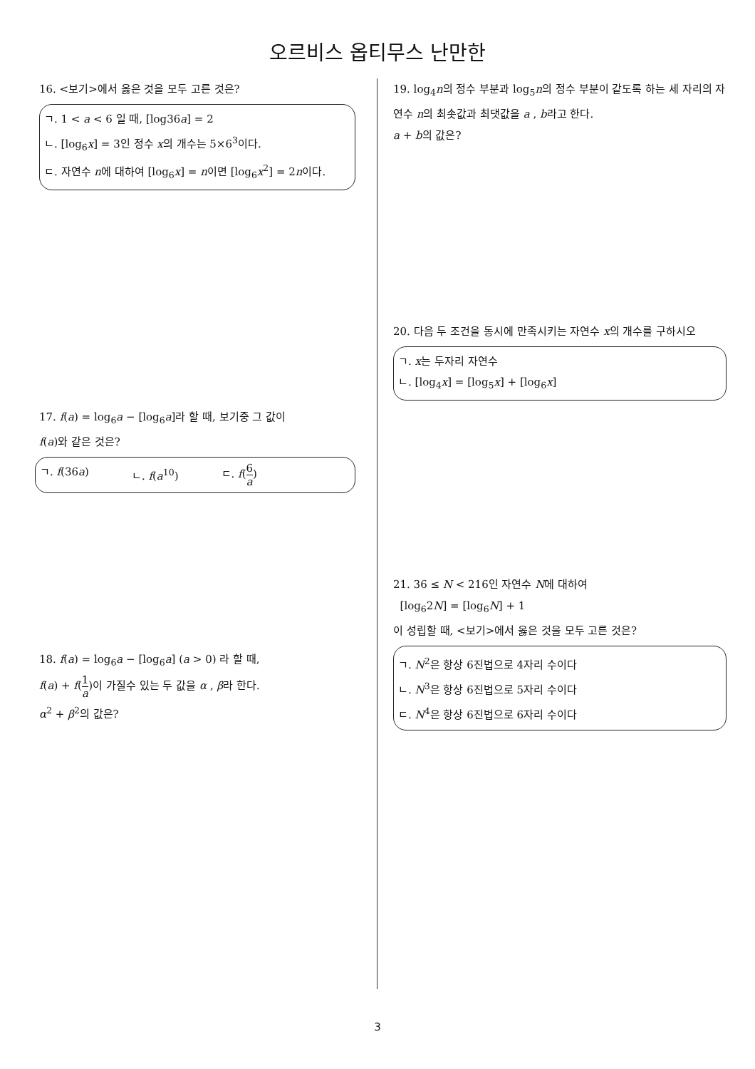오르비스 옵티무스 난만한
16. <보기>에서 옳은 것을 모두 고른 것은?
ㄱ. 1 < a < 6 일 때, [log36a] = 2
ㄴ. [log<sub>6</sub>x] = 3인 정수 x의 개수는 5×6<sup>3</sup>이다.
ㄷ. 자연수 n에 대하여 [log<sub>6</sub>x] = n이면 [log<sub>6</sub>x<sup>2</sup>] = 2n이다.
17. f(a) = log<sub>6</sub>a − [log<sub>6</sub>a]라 할 때, 보기중 그 값이
f(a)와 같은 것은?
ㄱ. f(36a) ㄴ. f(a<sup>10</sup>) ㄷ. f(6 a)
18. f(a) = log<sub>6</sub>a − [log<sub>6</sub>a] (a > 0) 라 할 때,
f(a) + f(1 a)이 가질수 있는 두 값을 α , β라 한다.
α<sup>2</sup> + β<sup>2</sup>의 값은?
19. log<sub>4</sub>n의 정수 부분과 log<sub>5</sub>n의 정수 부분이 같도록 하는 세 자리의 자연수 n의 최솟값과 최댓값을 a , b라고 한다.
a + b의 값은?
20. 다음 두 조건을 동시에 만족시키는 자연수 x의 개수를 구하시오
ㄱ. x는 두자리 자연수
ㄴ. [log<sub>4</sub>x] = [log<sub>5</sub>x] + [log<sub>6</sub>x]
21. 36 ≤ N < 216인 자연수 N에 대하여
[log<sub>6</sub>2N] = [log<sub>6</sub>N] + 1
이 성립할 때, <보기>에서 옳은 것을 모두 고른 것은?
ㄱ. N<sup>2</sup>은 항상 6진법으로 4자리 수이다
ㄴ. N<sup>3</sup>은 항상 6진법으로 5자리 수이다
ㄷ. N<sup>4</sup>은 항상 6진법으로 6자리 수이다
3